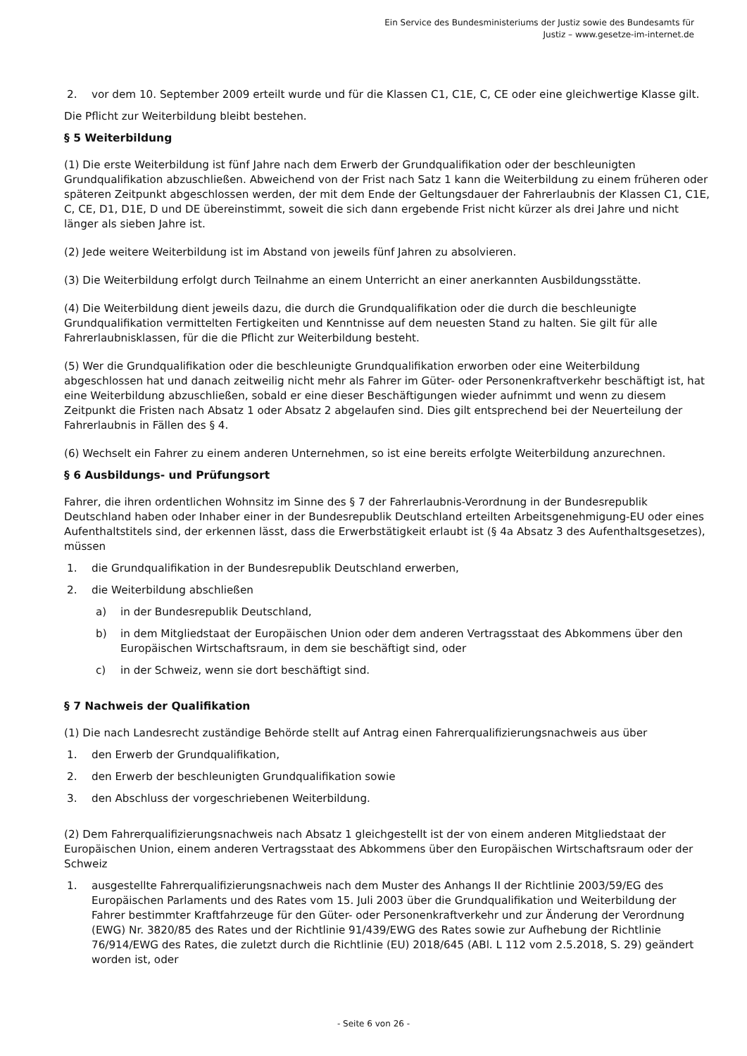Ein Service des Bundesministeriums der Justiz sowie des Bundesamts für
Justiz – www.gesetze-im-internet.de
2. vor dem 10. September 2009 erteilt wurde und für die Klassen C1, C1E, C, CE oder eine gleichwertige Klasse gilt.
Die Pflicht zur Weiterbildung bleibt bestehen.
§ 5 Weiterbildung
(1) Die erste Weiterbildung ist fünf Jahre nach dem Erwerb der Grundqualifikation oder der beschleunigten Grundqualifikation abzuschließen. Abweichend von der Frist nach Satz 1 kann die Weiterbildung zu einem früheren oder späteren Zeitpunkt abgeschlossen werden, der mit dem Ende der Geltungsdauer der Fahrerlaubnis der Klassen C1, C1E, C, CE, D1, D1E, D und DE übereinstimmt, soweit die sich dann ergebende Frist nicht kürzer als drei Jahre und nicht länger als sieben Jahre ist.
(2) Jede weitere Weiterbildung ist im Abstand von jeweils fünf Jahren zu absolvieren.
(3) Die Weiterbildung erfolgt durch Teilnahme an einem Unterricht an einer anerkannten Ausbildungsstätte.
(4) Die Weiterbildung dient jeweils dazu, die durch die Grundqualifikation oder die durch die beschleunigte Grundqualifikation vermittelten Fertigkeiten und Kenntnisse auf dem neuesten Stand zu halten. Sie gilt für alle Fahrerlaubnisklassen, für die die Pflicht zur Weiterbildung besteht.
(5) Wer die Grundqualifikation oder die beschleunigte Grundqualifikation erworben oder eine Weiterbildung abgeschlossen hat und danach zeitweilig nicht mehr als Fahrer im Güter- oder Personenkraftverkehr beschäftigt ist, hat eine Weiterbildung abzuschließen, sobald er eine dieser Beschäftigungen wieder aufnimmt und wenn zu diesem Zeitpunkt die Fristen nach Absatz 1 oder Absatz 2 abgelaufen sind. Dies gilt entsprechend bei der Neuerteilung der Fahrerlaubnis in Fällen des § 4.
(6) Wechselt ein Fahrer zu einem anderen Unternehmen, so ist eine bereits erfolgte Weiterbildung anzurechnen.
§ 6 Ausbildungs- und Prüfungsort
Fahrer, die ihren ordentlichen Wohnsitz im Sinne des § 7 der Fahrerlaubnis-Verordnung in der Bundesrepublik Deutschland haben oder Inhaber einer in der Bundesrepublik Deutschland erteilten Arbeitsgenehmigung-EU oder eines Aufenthaltstitels sind, der erkennen lässt, dass die Erwerbstätigkeit erlaubt ist (§ 4a Absatz 3 des Aufenthaltsgesetzes), müssen
1. die Grundqualifikation in der Bundesrepublik Deutschland erwerben,
2. die Weiterbildung abschließen
a) in der Bundesrepublik Deutschland,
b) in dem Mitgliedstaat der Europäischen Union oder dem anderen Vertragsstaat des Abkommens über den Europäischen Wirtschaftsraum, in dem sie beschäftigt sind, oder
c) in der Schweiz, wenn sie dort beschäftigt sind.
§ 7 Nachweis der Qualifikation
(1) Die nach Landesrecht zuständige Behörde stellt auf Antrag einen Fahrerqualifizierungsnachweis aus über
1. den Erwerb der Grundqualifikation,
2. den Erwerb der beschleunigten Grundqualifikation sowie
3. den Abschluss der vorgeschriebenen Weiterbildung.
(2) Dem Fahrerqualifizierungsnachweis nach Absatz 1 gleichgestellt ist der von einem anderen Mitgliedstaat der Europäischen Union, einem anderen Vertragsstaat des Abkommens über den Europäischen Wirtschaftsraum oder der Schweiz
1. ausgestellte Fahrerqualifizierungsnachweis nach dem Muster des Anhangs II der Richtlinie 2003/59/EG des Europäischen Parlaments und des Rates vom 15. Juli 2003 über die Grundqualifikation und Weiterbildung der Fahrer bestimmter Kraftfahrzeuge für den Güter- oder Personenkraftverkehr und zur Änderung der Verordnung (EWG) Nr. 3820/85 des Rates und der Richtlinie 91/439/EWG des Rates sowie zur Aufhebung der Richtlinie 76/914/EWG des Rates, die zuletzt durch die Richtlinie (EU) 2018/645 (ABl. L 112 vom 2.5.2018, S. 29) geändert worden ist, oder
- Seite 6 von 26 -